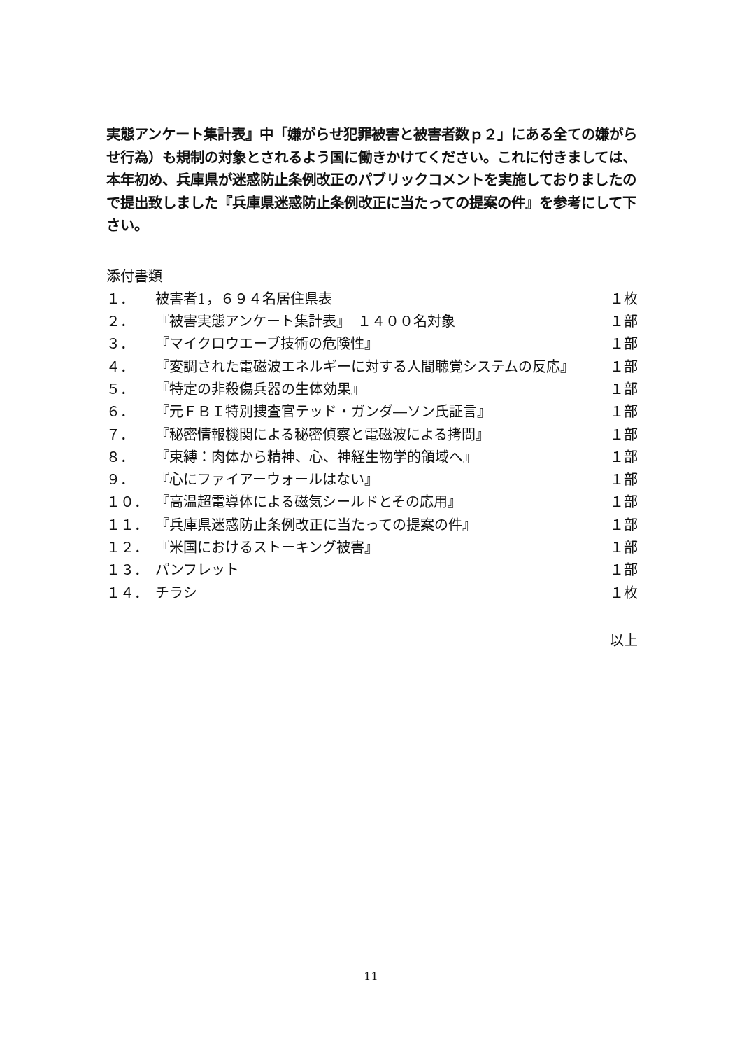実態アンケート集計表』中「嫌がらせ犯罪被害と被害者数ｐ２」にある全ての嫌がらせ行為）も規制の対象とされるよう国に働きかけてください。これに付きましては、本年初め、兵庫県が迷惑防止条例改正のパブリックコメントを実施しておりましたので提出致しました『兵庫県迷惑防止条例改正に当たっての提案の件』を参考にして下さい。
添付書類
１． 被害者1，６９４名居住県表 １枚
２． 『被害実態アンケート集計表』　１４００名対象 １部
３． 『マイクロウエーブ技術の危険性』 １部
４． 『変調された電磁波エネルギーに対する人間聴覚システムの反応』 １部
５． 『特定の非殺傷兵器の生体効果』 １部
６． 『元ＦＢＩ特別捜査官テッド・ガンダ―ソン氏証言』 １部
７． 『秘密情報機関による秘密偵察と電磁波による拷問』 １部
８． 『束縛：肉体から精神、心、神経生物学的領域へ』 １部
９． 『心にファイアーウォールはない』 １部
１０． 『高温超電導体による磁気シールドとその応用』 １部
１１． 『兵庫県迷惑防止条例改正に当たっての提案の件』 １部
１２． 『米国におけるストーキング被害』 １部
１３． パンフレット １部
１４． チラシ １枚
以上
11